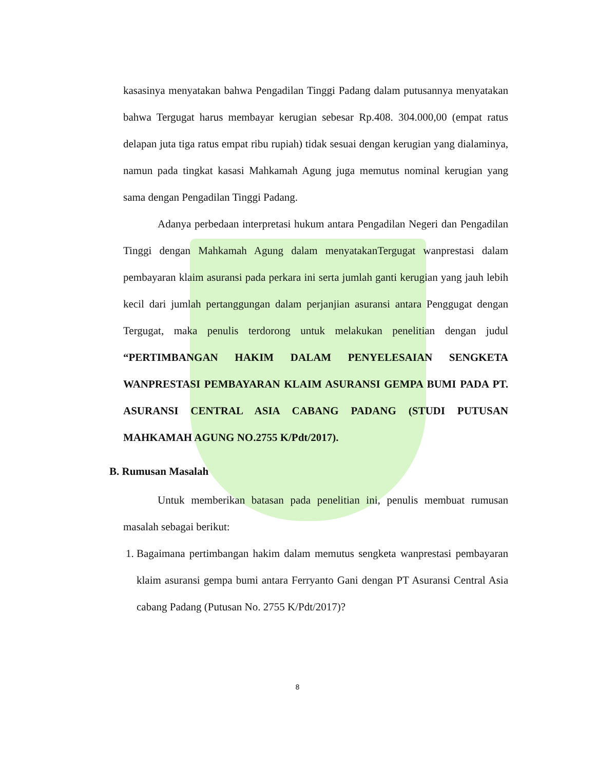kasasinya menyatakan bahwa Pengadilan Tinggi Padang dalam putusannya menyatakan bahwa Tergugat harus membayar kerugian sebesar Rp.408. 304.000,00 (empat ratus delapan juta tiga ratus empat ribu rupiah) tidak sesuai dengan kerugian yang dialaminya, namun pada tingkat kasasi Mahkamah Agung juga memutus nominal kerugian yang sama dengan Pengadilan Tinggi Padang.
Adanya perbedaan interpretasi hukum antara Pengadilan Negeri dan Pengadilan Tinggi dengan Mahkamah Agung dalam menyatakanTergugat wanprestasi dalam pembayaran klaim asuransi pada perkara ini serta jumlah ganti kerugian yang jauh lebih kecil dari jumlah pertanggungan dalam perjanjian asuransi antara Penggugat dengan Tergugat, maka penulis terdorong untuk melakukan penelitian dengan judul “PERTIMBANGAN HAKIM DALAM PENYELESAIAN SENGKETA WANPRESTASI PEMBAYARAN KLAIM ASURANSI GEMPA BUMI PADA PT. ASURANSI CENTRAL ASIA CABANG PADANG (STUDI PUTUSAN MAHKAMAH AGUNG NO.2755 K/Pdt/2017).
B. Rumusan Masalah
Untuk memberikan batasan pada penelitian ini, penulis membuat rumusan masalah sebagai berikut:
1. Bagaimana pertimbangan hakim dalam memutus sengketa wanprestasi pembayaran klaim asuransi gempa bumi antara Ferryanto Gani dengan PT Asuransi Central Asia cabang Padang (Putusan No. 2755 K/Pdt/2017)?
8